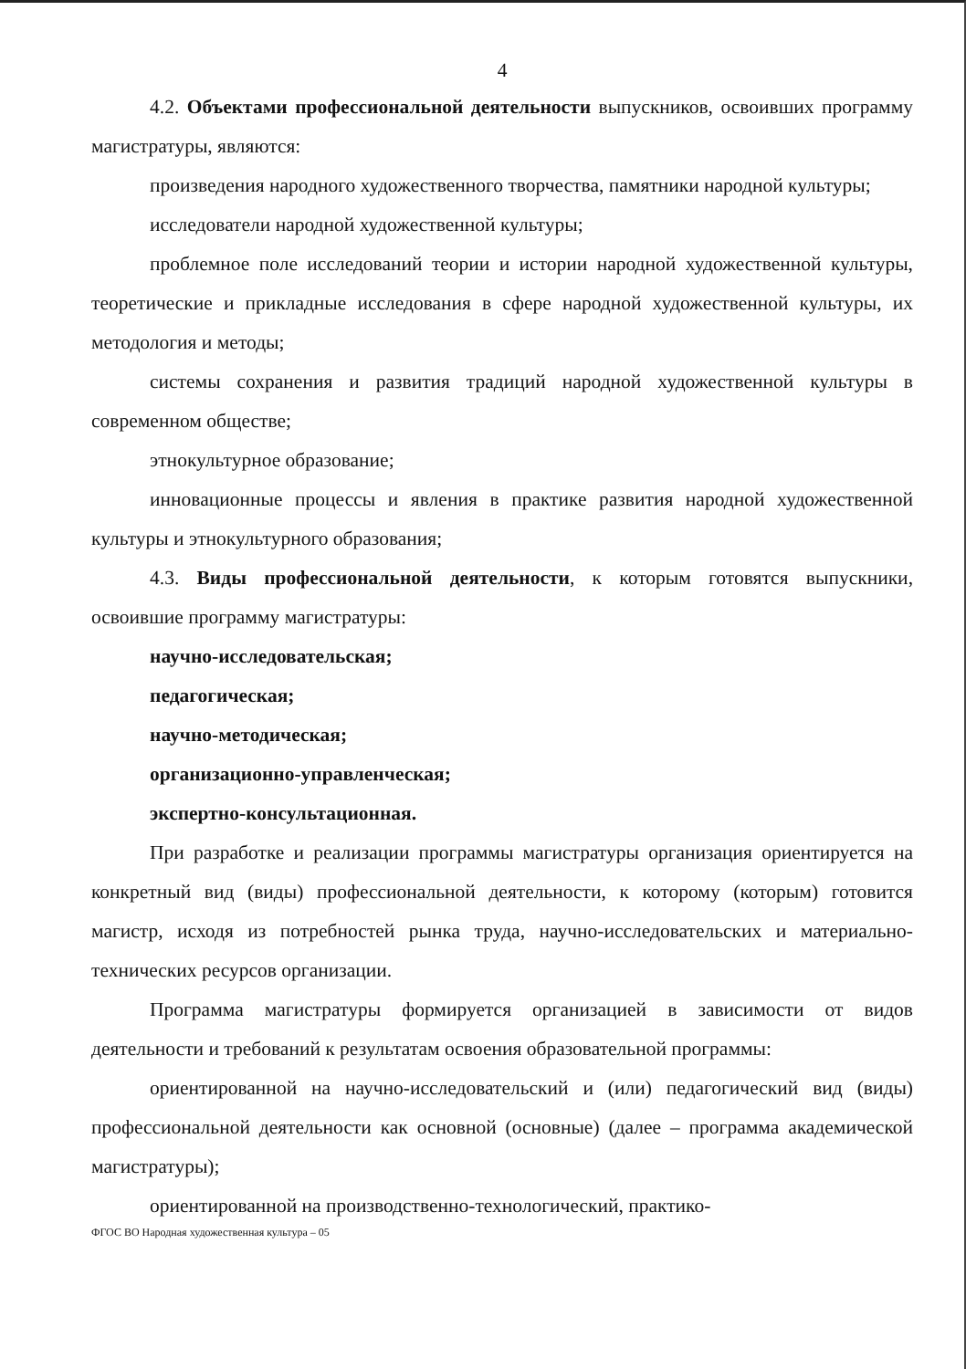4
4.2. Объектами профессиональной деятельности выпускников, освоивших программу магистратуры, являются:
произведения народного художественного творчества, памятники народной культуры;
исследователи народной художественной культуры;
проблемное поле исследований теории и истории народной художественной культуры, теоретические и прикладные исследования в сфере народной художественной культуры, их методология и методы;
системы сохранения и развития традиций народной художественной культуры в современном обществе;
этнокультурное образование;
инновационные процессы и явления в практике развития народной художественной культуры и этнокультурного образования;
4.3. Виды профессиональной деятельности, к которым готовятся выпускники, освоившие программу магистратуры:
научно-исследовательская;
педагогическая;
научно-методическая;
организационно-управленческая;
экспертно-консультационная.
При разработке и реализации программы магистратуры организация ориентируется на конкретный вид (виды) профессиональной деятельности, к которому (которым) готовится магистр, исходя из потребностей рынка труда, научно-исследовательских и материально-технических ресурсов организации.
Программа магистратуры формируется организацией в зависимости от видов деятельности и требований к результатам освоения образовательной программы:
ориентированной на научно-исследовательский и (или) педагогический вид (виды) профессиональной деятельности как основной (основные) (далее – программа академической магистратуры);
ориентированной на производственно-технологический, практико-
ФГОС ВО Народная художественная культура – 05